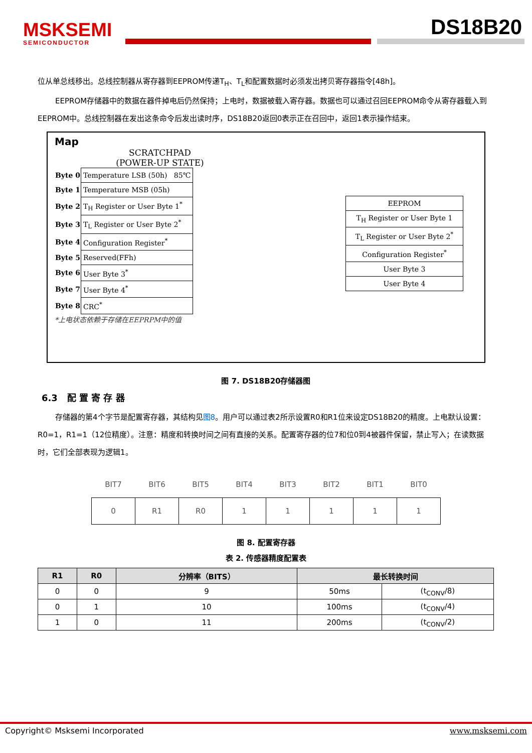MSKSEMI
SEMICONDUCTOR
DS18B20
位从单总线移出。总线控制器从寄存器到EEPROM传递T<sub>H</sub>、T<sub>L</sub>和配置数据时必须发出拷贝寄存器指令[48h]。
EEPROM存储器中的数据在器件掉电后仍然保持；上电时，数据被载入寄存器。数据也可以通过召回EEPROM命令从寄存器载入到EEPROM中。总线控制器在发出这条命令后发出读时序，DS18B20返回0表示正在召回中，返回1表示操作结束。
Map
SCRATCHPAD
(POWER-UP STATE)
| Byte 0 | Temperature LSB (50h) 85℃ |
| Byte 1 | Temperature MSB (05h) |
| Byte 2 | T<sub>H</sub> Register or User Byte 1<sup>*</sup> |
| Byte 3 | T<sub>L</sub> Register or User Byte 2<sup>*</sup> |
| Byte 4 | Configuration Register<sup>*</sup> |
| Byte 5 | Reserved(FFh) |
| Byte 6 | User Byte 3<sup>*</sup> |
| Byte 7 | User Byte 4<sup>*</sup> |
| Byte 8 | CRC<sup>*</sup> |
*上电状态依赖于存储在EEPRPM中的值
| EEPROM |
| T<sub>H</sub> Register or User Byte 1 |
| T<sub>L</sub> Register or User Byte 2<sup>*</sup> |
| Configuration Register<sup>*</sup> |
| User Byte 3 |
| User Byte 4 |
图 7. DS18B20存储器图
6.3 配 置 寄 存 器
存储器的第4个字节是配置寄存器，其结构见图8。用户可以通过表2所示设置R0和R1位来设定DS18B20的精度。上电默认设置：R0=1，R1=1（12位精度）。注意：精度和转换时间之间有直接的关系。配置寄存器的位7和位0到4被器件保留，禁止写入；在读数据时，它们全部表现为逻辑1。
| BIT7 | BIT6 | BIT5 | BIT4 | BIT3 | BIT2 | BIT1 | BIT0 |
| --- | --- | --- | --- | --- | --- | --- | --- |
| 0 | R1 | R0 | 1 | 1 | 1 | 1 | 1 |
图 8. 配置寄存器
表 2. 传感器精度配置表
| R1 | R0 | 分辨率（BITS） | 最长转换时间 | |
| --- | --- | --- | --- | --- |
| 0 | 0 | 9 | 50ms | (t<sub>CONV</sub>/8) |
| 0 | 1 | 10 | 100ms | (t<sub>CONV</sub>/4) |
| 1 | 0 | 11 | 200ms | (t<sub>CONV</sub>/2) |
Copyright© Msksemi Incorporated www.msksemi.com